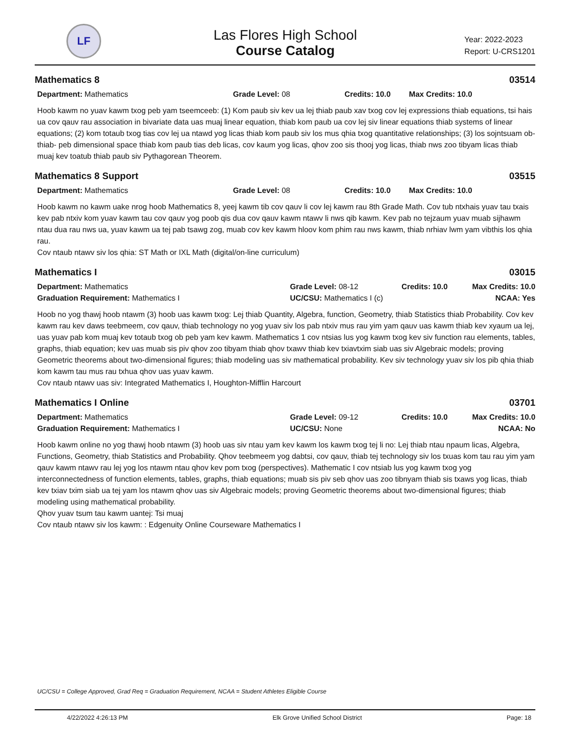LF
Las Flores High School
Course Catalog
Year: 2022-2023
Report: U-CRS1201
Mathematics 8 03514
Department: Mathematics Grade Level: 08 Credits: 10.0 Max Credits: 10.0
Hoob kawm no yuav kawm txog peb yam tseemceeb: (1) Kom paub siv kev ua lej thiab paub xav txog cov lej expressions thiab equations, tsi hais ua cov qauv rau association in bivariate data uas muaj linear equation, thiab kom paub ua cov lej siv linear equations thiab systems of linear equations; (2) kom totaub txog tias cov lej ua ntawd yog licas thiab kom paub siv los mus qhia txog quantitative relationships; (3) los sojntsuam ob- thiab- peb dimensional space thiab kom paub tias deb licas, cov kaum yog licas, qhov zoo sis thooj yog licas, thiab nws zoo tibyam licas thiab muaj kev toatub thiab paub siv Pythagorean Theorem.
Mathematics 8 Support 03515
Department: Mathematics Grade Level: 08 Credits: 10.0 Max Credits: 10.0
Hoob kawm no kawm uake nrog hoob Mathematics 8, yeej kawm tib cov qauv li cov lej kawm rau 8th Grade Math. Cov tub ntxhais yuav tau txais kev pab ntxiv kom yuav kawm tau cov qauv yog poob qis dua cov qauv kawm ntawv li nws qib kawm. Kev pab no tejzaum yuav muab sijhawm ntau dua rau nws ua, yuav kawm ua tej pab tsawg zog, muab cov kev kawm hloov kom phim rau nws kawm, thiab nrhiav lwm yam vibthis los qhia rau.
Cov ntaub ntawv siv los qhia: ST Math or IXL Math (digital/on-line curriculum)
Mathematics I 03015
Department: Mathematics Grade Level: 08-12 Credits: 10.0 Max Credits: 10.0
Graduation Requirement: Mathematics I UC/CSU: Mathematics I (c) NCAA: Yes
Hoob no yog thawj hoob ntawm (3) hoob uas kawm txog: Lej thiab Quantity, Algebra, function, Geometry, thiab Statistics thiab Probability. Cov kev kawm rau kev daws teebmeem, cov qauv, thiab technology no yog yuav siv los pab ntxiv mus rau yim yam qauv uas kawm thiab kev xyaum ua lej, uas yuav pab kom muaj kev totaub txog ob peb yam kev kawm. Mathematics 1 cov ntsias lus yog kawm txog kev siv function rau elements, tables, graphs, thiab equation; kev uas muab sis piv qhov zoo tibyam thiab qhov txawv thiab kev txiavtxim siab uas siv Algebraic models; proving Geometric theorems about two-dimensional figures; thiab modeling uas siv mathematical probability. Kev siv technology yuav siv los pib qhia thiab kom kawm tau mus rau txhua qhov uas yuav kawm.
Cov ntaub ntawv uas siv: Integrated Mathematics I, Houghton-Mifflin Harcourt
Mathematics I Online 03701
Department: Mathematics Grade Level: 09-12 Credits: 10.0 Max Credits: 10.0
Graduation Requirement: Mathematics I UC/CSU: None NCAA: No
Hoob kawm online no yog thawj hoob ntawm (3) hoob uas siv ntau yam kev kawm los kawm txog tej li no: Lej thiab ntau npaum licas, Algebra, Functions, Geometry, thiab Statistics and Probability. Qhov teebmeem yog dabtsi, cov qauv, thiab tej technology siv los txuas kom tau rau yim yam qauv kawm ntawv rau lej yog los ntawm ntau qhov kev pom txog (perspectives). Mathematic I cov ntsiab lus yog kawm txog yog interconnectedness of function elements, tables, graphs, thiab equations; muab sis piv seb qhov uas zoo tibnyam thiab sis txaws yog licas, thiab kev txiav txim siab ua tej yam los ntawm qhov uas siv Algebraic models; proving Geometric theorems about two-dimensional figures; thiab modeling using mathematical probability.
Qhov yuav tsum tau kawm uantej: Tsi muaj
Cov ntaub ntawv siv los kawm: : Edgenuity Online Courseware Mathematics I
UC/CSU = College Approved, Grad Req = Graduation Requirement, NCAA = Student Athletes Eligible Course
4/22/2022 4:26:13 PM Elk Grove Unified School District Page: 18